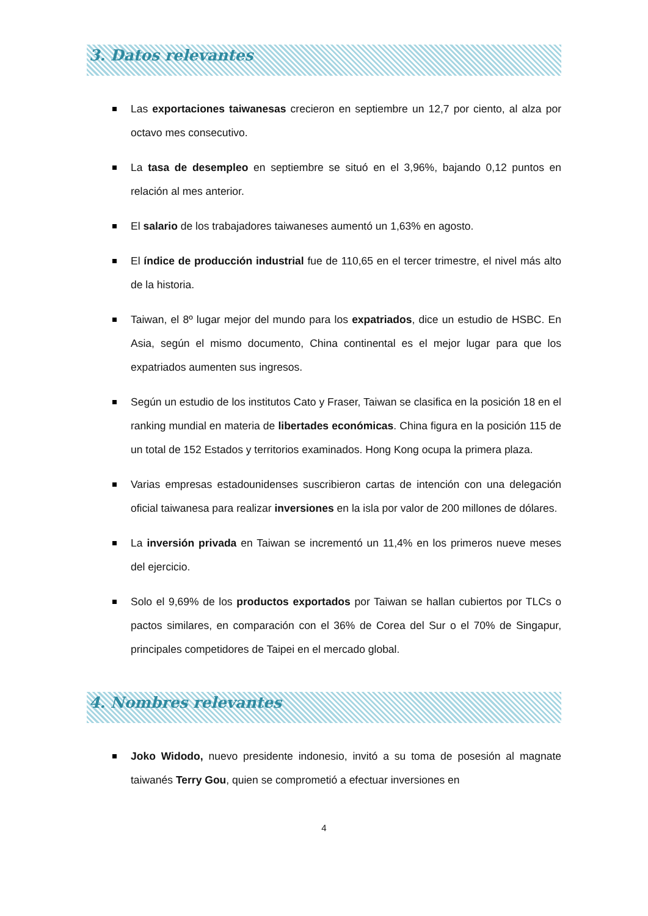3. Datos relevantes
Las exportaciones taiwanesas crecieron en septiembre un 12,7 por ciento, al alza por octavo mes consecutivo.
La tasa de desempleo en septiembre se situó en el 3,96%, bajando 0,12 puntos en relación al mes anterior.
El salario de los trabajadores taiwaneses aumentó un 1,63% en agosto.
El índice de producción industrial fue de 110,65 en el tercer trimestre, el nivel más alto de la historia.
Taiwan, el 8º lugar mejor del mundo para los expatriados, dice un estudio de HSBC. En Asia, según el mismo documento, China continental es el mejor lugar para que los expatriados aumenten sus ingresos.
Según un estudio de los institutos Cato y Fraser, Taiwan se clasifica en la posición 18 en el ranking mundial en materia de libertades económicas. China figura en la posición 115 de un total de 152 Estados y territorios examinados. Hong Kong ocupa la primera plaza.
Varias empresas estadounidenses suscribieron cartas de intención con una delegación oficial taiwanesa para realizar inversiones en la isla por valor de 200 millones de dólares.
La inversión privada en Taiwan se incrementó un 11,4% en los primeros nueve meses del ejercicio.
Solo el 9,69% de los productos exportados por Taiwan se hallan cubiertos por TLCs o pactos similares, en comparación con el 36% de Corea del Sur o el 70% de Singapur, principales competidores de Taipei en el mercado global.
4. Nombres relevantes
Joko Widodo, nuevo presidente indonesio, invitó a su toma de posesión al magnate taiwanés Terry Gou, quien se comprometió a efectuar inversiones en
4